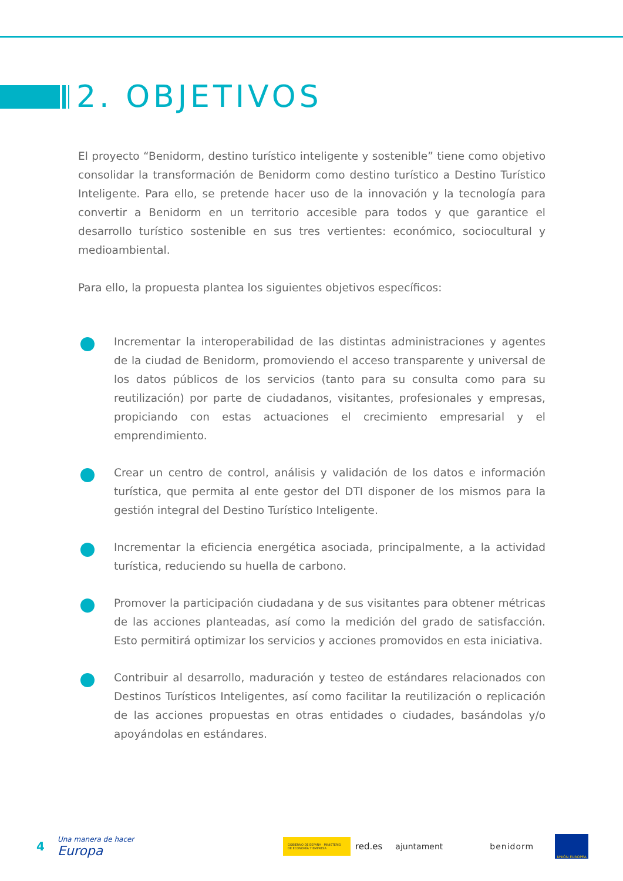2. OBJETIVOS
El proyecto “Benidorm, destino turístico inteligente y sostenible” tiene como objetivo consolidar la transformación de Benidorm como destino turístico a Destino Turístico Inteligente. Para ello, se pretende hacer uso de la innovación y la tecnología para convertir a Benidorm en un territorio accesible para todos y que garantice el desarrollo turístico sostenible en sus tres vertientes: económico, sociocultural y medioambiental.
Para ello, la propuesta plantea los siguientes objetivos específicos:
Incrementar la interoperabilidad de las distintas administraciones y agentes de la ciudad de Benidorm, promoviendo el acceso transparente y universal de los datos públicos de los servicios (tanto para su consulta como para su reutilización) por parte de ciudadanos, visitantes, profesionales y empresas, propiciando con estas actuaciones el crecimiento empresarial y el emprendimiento.
Crear un centro de control, análisis y validación de los datos e información turística, que permita al ente gestor del DTI disponer de los mismos para la gestión integral del Destino Turístico Inteligente.
Incrementar la eficiencia energética asociada, principalmente, a la actividad turística, reduciendo su huella de carbono.
Promover la participación ciudadana y de sus visitantes para obtener métricas de las acciones planteadas, así como la medición del grado de satisfacción. Esto permitirá optimizar los servicios y acciones promovidos en esta iniciativa.
Contribuir al desarrollo, maduración y testeo de estándares relacionados con Destinos Turísticos Inteligentes, así como facilitar la reutilización o replicación de las acciones propuestas en otras entidades o ciudades, basándolas y/o apoyándolas en estándares.
4 Una manera de hacer Europa GOBIERNO DE ESPAÑA · MINISTERIO DE ECONOMÍA Y EMPRESA red.es ajuntament benidorm UNIÓN EUROPEA